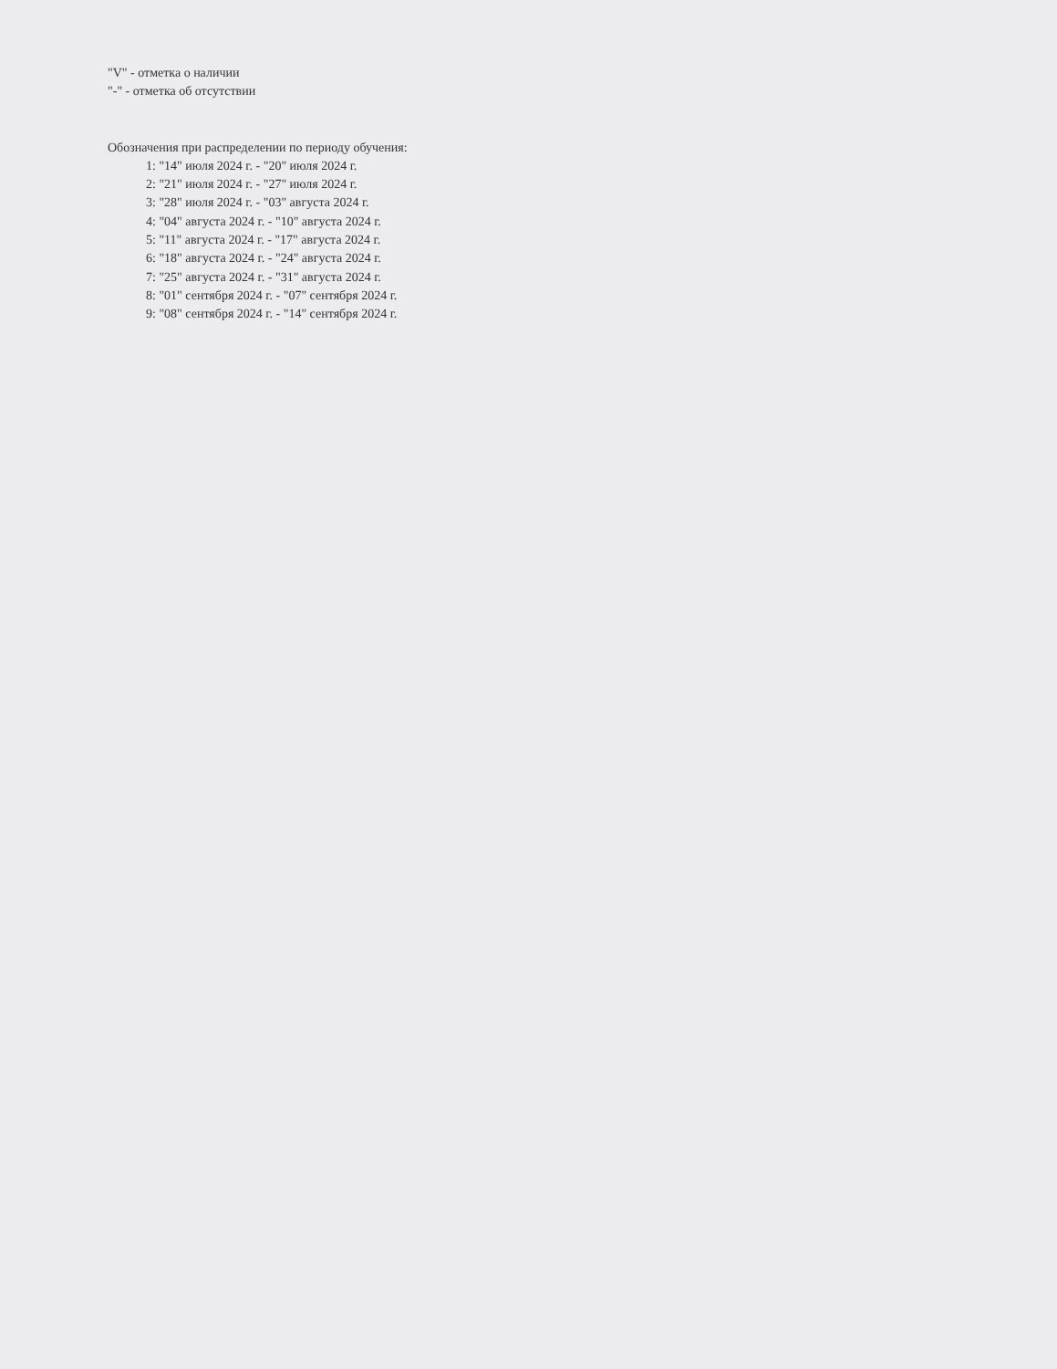"V" - отметка о наличии
"-" - отметка об отсутствии
Обозначения при распределении по периоду обучения:
1: "14" июля 2024 г. - "20" июля 2024 г.
2: "21" июля 2024 г. - "27" июля 2024 г.
3: "28" июля 2024 г. - "03" августа 2024 г.
4: "04" августа 2024 г. - "10" августа 2024 г.
5: "11" августа 2024 г. - "17" августа 2024 г.
6: "18" августа 2024 г. - "24" августа 2024 г.
7: "25" августа 2024 г. - "31" августа 2024 г.
8: "01" сентября 2024 г. - "07" сентября 2024 г.
9: "08" сентября 2024 г. - "14" сентября 2024 г.